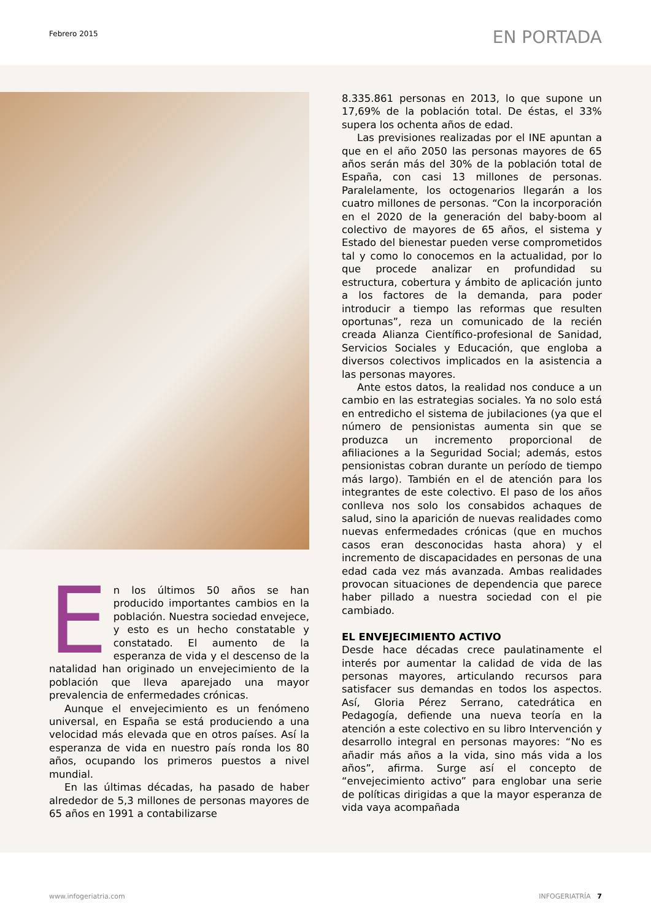Febrero 2015
EN PORTADA
En los últimos 50 años se han producido importantes cambios en la población. Nuestra sociedad envejece, y esto es un hecho constatable y constatado. El aumento de la esperanza de vida y el descenso de la natalidad han originado un envejecimiento de la población que lleva aparejado una mayor prevalencia de enfermedades crónicas.
Aunque el envejecimiento es un fenómeno universal, en España se está produciendo a una velocidad más elevada que en otros países. Así la esperanza de vida en nuestro país ronda los 80 años, ocupando los primeros puestos a nivel mundial.
En las últimas décadas, ha pasado de haber alrededor de 5,3 millones de personas mayores de 65 años en 1991 a contabilizarse
8.335.861 personas en 2013, lo que supone un 17,69% de la población total. De éstas, el 33% supera los ochenta años de edad.
Las previsiones realizadas por el INE apuntan a que en el año 2050 las personas mayores de 65 años serán más del 30% de la población total de España, con casi 13 millones de personas. Paralelamente, los octogenarios llegarán a los cuatro millones de personas. “Con la incorporación en el 2020 de la generación del baby-boom al colectivo de mayores de 65 años, el sistema y Estado del bienestar pueden verse comprometidos tal y como lo conocemos en la actualidad, por lo que procede analizar en profundidad su estructura, cobertura y ámbito de aplicación junto a los factores de la demanda, para poder introducir a tiempo las reformas que resulten oportunas”, reza un comunicado de la recién creada Alianza Científico-profesional de Sanidad, Servicios Sociales y Educación, que engloba a diversos colectivos implicados en la asistencia a las personas mayores.
Ante estos datos, la realidad nos conduce a un cambio en las estrategias sociales. Ya no solo está en entredicho el sistema de jubilaciones (ya que el número de pensionistas aumenta sin que se produzca un incremento proporcional de afiliaciones a la Seguridad Social; además, estos pensionistas cobran durante un período de tiempo más largo). También en el de atención para los integrantes de este colectivo. El paso de los años conlleva nos solo los consabidos achaques de salud, sino la aparición de nuevas realidades como nuevas enfermedades crónicas (que en muchos casos eran desconocidas hasta ahora) y el incremento de discapacidades en personas de una edad cada vez más avanzada. Ambas realidades provocan situaciones de dependencia que parece haber pillado a nuestra sociedad con el pie cambiado.
EL ENVEJECIMIENTO ACTIVO
Desde hace décadas crece paulatinamente el interés por aumentar la calidad de vida de las personas mayores, articulando recursos para satisfacer sus demandas en todos los aspectos. Así, Gloria Pérez Serrano, catedrática en Pedagogía, defiende una nueva teoría en la atención a este colectivo en su libro Intervención y desarrollo integral en personas mayores: “No es añadir más años a la vida, sino más vida a los años”, afirma. Surge así el concepto de “envejecimiento activo” para englobar una serie de políticas dirigidas a que la mayor esperanza de vida vaya acompañada
www.infogeriatria.com INFOGERIATRÍA 7